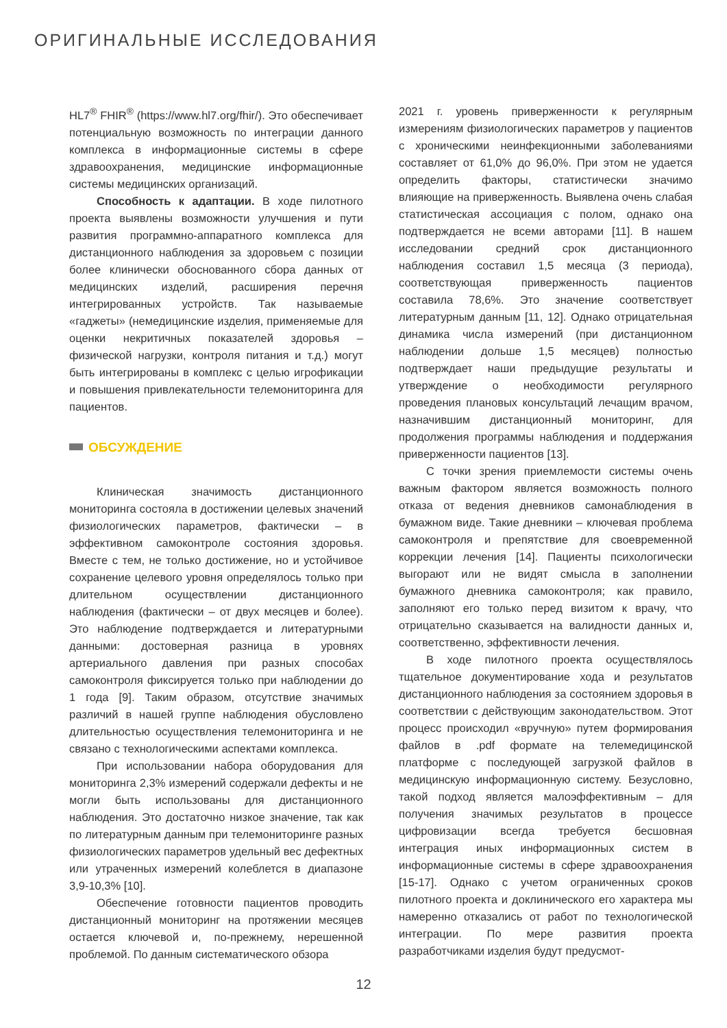ОРИГИНАЛЬНЫЕ ИССЛЕДОВАНИЯ
HL7<sup>®</sup> FHIR<sup>®</sup> (https://www.hl7.org/fhir/). Это обеспечивает потенциальную возможность по интеграции данного комплекса в информационные системы в сфере здравоохранения, медицинские информационные системы медицинских организаций.
Способность к адаптации. В ходе пилотного проекта выявлены возможности улучшения и пути развития программно-аппаратного комплекса для дистанционного наблюдения за здоровьем с позиции более клинически обоснованного сбора данных от медицинских изделий, расширения перечня интегрированных устройств. Так называемые «гаджеты» (немедицинские изделия, применяемые для оценки некритичных показателей здоровья – физической нагрузки, контроля питания и т.д.) могут быть интегрированы в комплекс с целью игрофикации и повышения привлекательности телемониторинга для пациентов.
ОБСУЖДЕНИЕ
Клиническая значимость дистанционного мониторинга состояла в достижении целевых значений физиологических параметров, фактически – в эффективном самоконтроле состояния здоровья. Вместе с тем, не только достижение, но и устойчивое сохранение целевого уровня определялось только при длительном осуществлении дистанционного наблюдения (фактически – от двух месяцев и более). Это наблюдение подтверждается и литературными данными: достоверная разница в уровнях артериального давления при разных способах самоконтроля фиксируется только при наблюдении до 1 года [9]. Таким образом, отсутствие значимых различий в нашей группе наблюдения обусловлено длительностью осуществления телемониторинга и не связано с технологическими аспектами комплекса.
При использовании набора оборудования для мониторинга 2,3% измерений содержали дефекты и не могли быть использованы для дистанционного наблюдения. Это достаточно низкое значение, так как по литературным данным при телемониторинге разных физиологических параметров удельный вес дефектных или утраченных измерений колеблется в диапазоне 3,9-10,3% [10].
Обеспечение готовности пациентов проводить дистанционный мониторинг на протяжении месяцев остается ключевой и, по-прежнему, нерешенной проблемой. По данным систематического обзора
2021 г. уровень приверженности к регулярным измерениям физиологических параметров у пациентов с хроническими неинфекционными заболеваниями составляет от 61,0% до 96,0%. При этом не удается определить факторы, статистически значимо влияющие на приверженность. Выявлена очень слабая статистическая ассоциация с полом, однако она подтверждается не всеми авторами [11]. В нашем исследовании средний срок дистанционного наблюдения составил 1,5 месяца (3 периода), соответствующая приверженность пациентов составила 78,6%. Это значение соответствует литературным данным [11, 12]. Однако отрицательная динамика числа измерений (при дистанционном наблюдении дольше 1,5 месяцев) полностью подтверждает наши предыдущие результаты и утверждение о необходимости регулярного проведения плановых консультаций лечащим врачом, назначившим дистанционный мониторинг, для продолжения программы наблюдения и поддержания приверженности пациентов [13].
С точки зрения приемлемости системы очень важным фактором является возможность полного отказа от ведения дневников самонаблюдения в бумажном виде. Такие дневники – ключевая проблема самоконтроля и препятствие для своевременной коррекции лечения [14]. Пациенты психологически выгорают или не видят смысла в заполнении бумажного дневника самоконтроля; как правило, заполняют его только перед визитом к врачу, что отрицательно сказывается на валидности данных и, соответственно, эффективности лечения.
В ходе пилотного проекта осуществлялось тщательное документирование хода и результатов дистанционного наблюдения за состоянием здоровья в соответствии с действующим законодательством. Этот процесс происходил «вручную» путем формирования файлов в .pdf формате на телемедицинской платформе с последующей загрузкой файлов в медицинскую информационную систему. Безусловно, такой подход является малоэффективным – для получения значимых результатов в процессе цифровизации всегда требуется бесшовная интеграция иных информационных систем в информационные системы в сфере здравоохранения [15-17]. Однако с учетом ограниченных сроков пилотного проекта и доклинического его характера мы намеренно отказались от работ по технологической интеграции. По мере развития проекта разработчиками изделия будут предусмот-
12